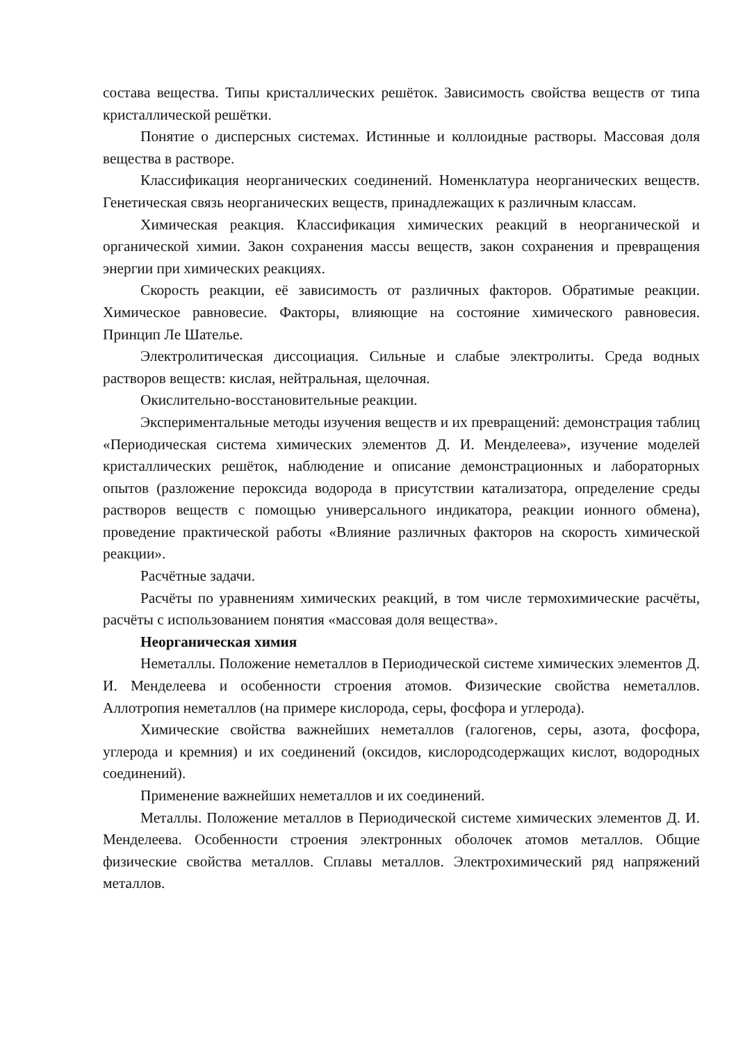состава вещества. Типы кристаллических решёток. Зависимость свойства веществ от типа кристаллической решётки.
Понятие о дисперсных системах. Истинные и коллоидные растворы. Массовая доля вещества в растворе.
Классификация неорганических соединений. Номенклатура неорганических веществ. Генетическая связь неорганических веществ, принадлежащих к различным классам.
Химическая реакция. Классификация химических реакций в неорганической и органической химии. Закон сохранения массы веществ, закон сохранения и превращения энергии при химических реакциях.
Скорость реакции, её зависимость от различных факторов. Обратимые реакции. Химическое равновесие. Факторы, влияющие на состояние химического равновесия. Принцип Ле Шателье.
Электролитическая диссоциация. Сильные и слабые электролиты. Среда водных растворов веществ: кислая, нейтральная, щелочная.
Окислительно-восстановительные реакции.
Экспериментальные методы изучения веществ и их превращений: демонстрация таблиц «Периодическая система химических элементов Д. И. Менделеева», изучение моделей кристаллических решёток, наблюдение и описание демонстрационных и лабораторных опытов (разложение пероксида водорода в присутствии катализатора, определение среды растворов веществ с помощью универсального индикатора, реакции ионного обмена), проведение практической работы «Влияние различных факторов на скорость химической реакции».
Расчётные задачи.
Расчёты по уравнениям химических реакций, в том числе термохимические расчёты, расчёты с использованием понятия «массовая доля вещества».
Неорганическая химия
Неметаллы. Положение неметаллов в Периодической системе химических элементов Д. И. Менделеева и особенности строения атомов. Физические свойства неметаллов. Аллотропия неметаллов (на примере кислорода, серы, фосфора и углерода).
Химические свойства важнейших неметаллов (галогенов, серы, азота, фосфора, углерода и кремния) и их соединений (оксидов, кислородсодержащих кислот, водородных соединений).
Применение важнейших неметаллов и их соединений.
Металлы. Положение металлов в Периодической системе химических элементов Д. И. Менделеева. Особенности строения электронных оболочек атомов металлов. Общие физические свойства металлов. Сплавы металлов. Электрохимический ряд напряжений металлов.